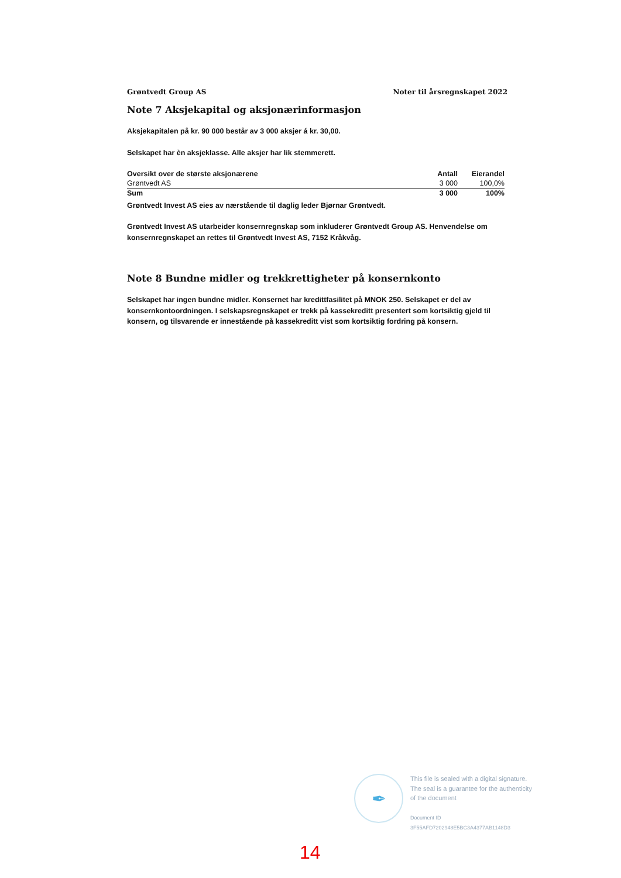Grøntvedt Group AS Noter til årsregnskapet 2022
Note 7 Aksjekapital og aksjonærinformasjon
Aksjekapitalen på kr. 90 000 består av 3 000 aksjer á kr. 30,00.
Selskapet har èn aksjeklasse. Alle aksjer har lik stemmerett.
| Oversikt over de største aksjonærene | Antall | Eierandel |
| --- | --- | --- |
| Grøntvedt AS | 3 000 | 100,0% |
| Sum | 3 000 | 100% |
Grøntvedt Invest AS eies av nærstående til daglig leder Bjørnar Grøntvedt.
Grøntvedt Invest AS utarbeider konsernregnskap som inkluderer Grøntvedt Group AS. Henvendelse om konsernregnskapet an rettes til Grøntvedt Invest AS, 7152 Kråkvåg.
Note 8 Bundne midler og trekkrettigheter på konsernkonto
Selskapet har ingen bundne midler. Konsernet har kredittfasilitet på MNOK 250. Selskapet er del av konsernkontoordningen. I selskapsregnskapet er trekk på kassekreditt presentert som kortsiktig gjeld til konsern, og tilsvarende er innestående på kassekreditt vist som kortsiktig fordring på konsern.
✒
This file is sealed with a digital signature.
The seal is a guarantee for the authenticity
of the document
Document ID
3F55AFD7202948E5BC3A4377AB1148D3
14